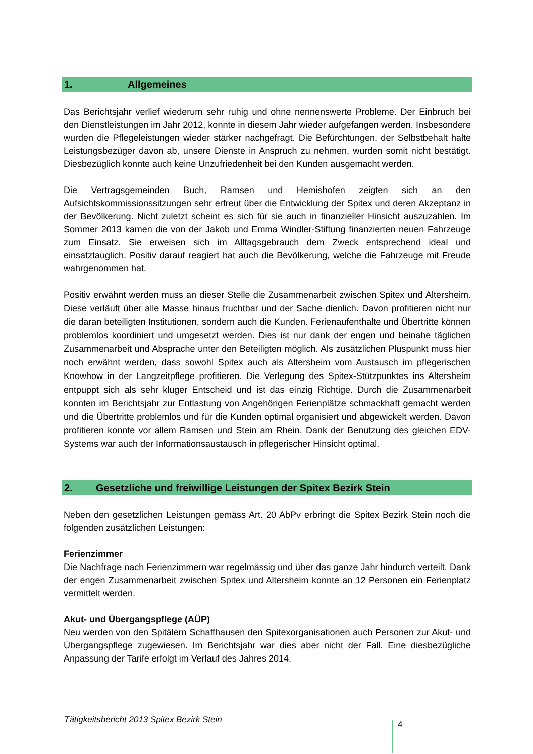1. Allgemeines
Das Berichtsjahr verlief wiederum sehr ruhig und ohne nennenswerte Probleme. Der Einbruch bei den Dienstleistungen im Jahr 2012, konnte in diesem Jahr wieder aufgefangen werden. Insbesondere wurden die Pflegeleistungen wieder stärker nachgefragt. Die Befürchtungen, der Selbstbehalt halte Leistungsbezüger davon ab, unsere Dienste in Anspruch zu nehmen, wurden somit nicht bestätigt. Diesbezüglich konnte auch keine Unzufriedenheit bei den Kunden ausgemacht werden.
Die Vertragsgemeinden Buch, Ramsen und Hemishofen zeigten sich an den Aufsichtskommissionssitzungen sehr erfreut über die Entwicklung der Spitex und deren Akzeptanz in der Bevölkerung. Nicht zuletzt scheint es sich für sie auch in finanzieller Hinsicht auszuzahlen. Im Sommer 2013 kamen die von der Jakob und Emma Windler-Stiftung finanzierten neuen Fahrzeuge zum Einsatz. Sie erweisen sich im Alltagsgebrauch dem Zweck entsprechend ideal und einsatztauglich. Positiv darauf reagiert hat auch die Bevölkerung, welche die Fahrzeuge mit Freude wahrgenommen hat.
Positiv erwähnt werden muss an dieser Stelle die Zusammenarbeit zwischen Spitex und Altersheim. Diese verläuft über alle Masse hinaus fruchtbar und der Sache dienlich. Davon profitieren nicht nur die daran beteiligten Institutionen, sondern auch die Kunden. Ferienaufenthalte und Übertritte können problemlos koordiniert und umgesetzt werden. Dies ist nur dank der engen und beinahe täglichen Zusammenarbeit und Absprache unter den Beteiligten möglich. Als zusätzlichen Pluspunkt muss hier noch erwähnt werden, dass sowohl Spitex auch als Altersheim vom Austausch im pflegerischen Knowhow in der Langzeitpflege profitieren. Die Verlegung des Spitex-Stützpunktes ins Altersheim entpuppt sich als sehr kluger Entscheid und ist das einzig Richtige. Durch die Zusammenarbeit konnten im Berichtsjahr zur Entlastung von Angehörigen Ferienplätze schmackhaft gemacht werden und die Übertritte problemlos und für die Kunden optimal organisiert und abgewickelt werden. Davon profitieren konnte vor allem Ramsen und Stein am Rhein. Dank der Benutzung des gleichen EDV-Systems war auch der Informationsaustausch in pflegerischer Hinsicht optimal.
2. Gesetzliche und freiwillige Leistungen der Spitex Bezirk Stein
Neben den gesetzlichen Leistungen gemäss Art. 20 AbPv erbringt die Spitex Bezirk Stein noch die folgenden zusätzlichen Leistungen:
Ferienzimmer
Die Nachfrage nach Ferienzimmern war regelmässig und über das ganze Jahr hindurch verteilt. Dank der engen Zusammenarbeit zwischen Spitex und Altersheim konnte an 12 Personen ein Ferienplatz vermittelt werden.
Akut- und Übergangspflege (AÜP)
Neu werden von den Spitälern Schaffhausen den Spitexorganisationen auch Personen zur Akut- und Übergangspflege zugewiesen. Im Berichtsjahr war dies aber nicht der Fall. Eine diesbezügliche Anpassung der Tarife erfolgt im Verlauf des Jahres 2014.
Tätigkeitsbericht 2013 Spitex Bezirk Stein
4